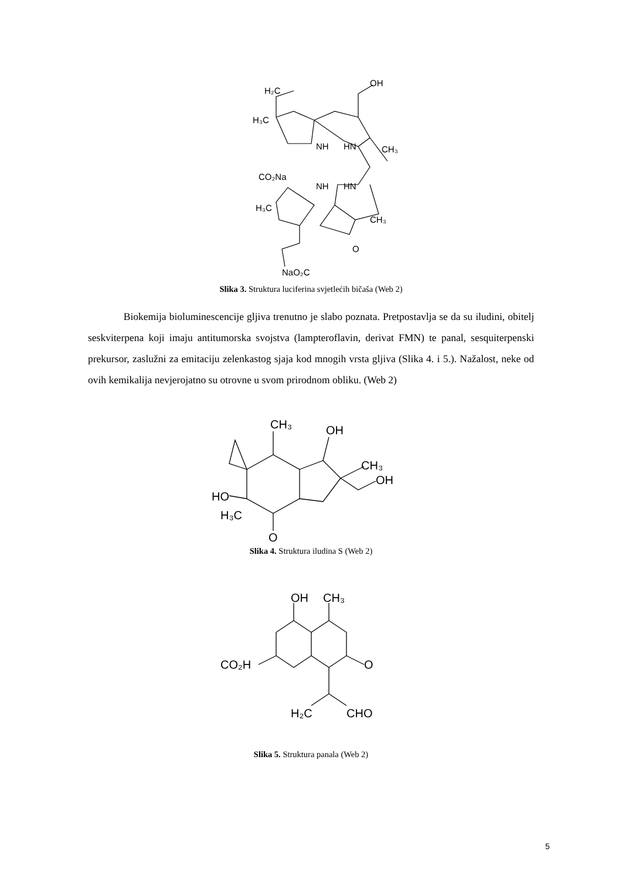H₂C
OH
H₃C
NH
HN
CH₃
CO₂Na
NH
HN
H₃C
CH₃
O
NaO₂C
Slika 3. Struktura luciferina svjetlećih bičaša (Web 2)
Biokemija bioluminescencije gljiva trenutno je slabo poznata. Pretpostavlja se da su iludini, obitelj seskviterpena koji imaju antitumorska svojstva (lampteroflavin, derivat FMN) te panal, sesquiterpenski prekursor, zaslužni za emitaciju zelenkastog sjaja kod mnogih vrsta gljiva (Slika 4. i 5.). Nažalost, neke od ovih kemikalija nevjerojatno su otrovne u svom prirodnom obliku. (Web 2)
CH₃
OH
CH₃
OH
HO
H₃C
O
Slika 4. Struktura iludina S (Web 2)
OH
CH₃
CO₂H
O
H₂C
CHO
Slika 5. Struktura panala (Web 2)
5